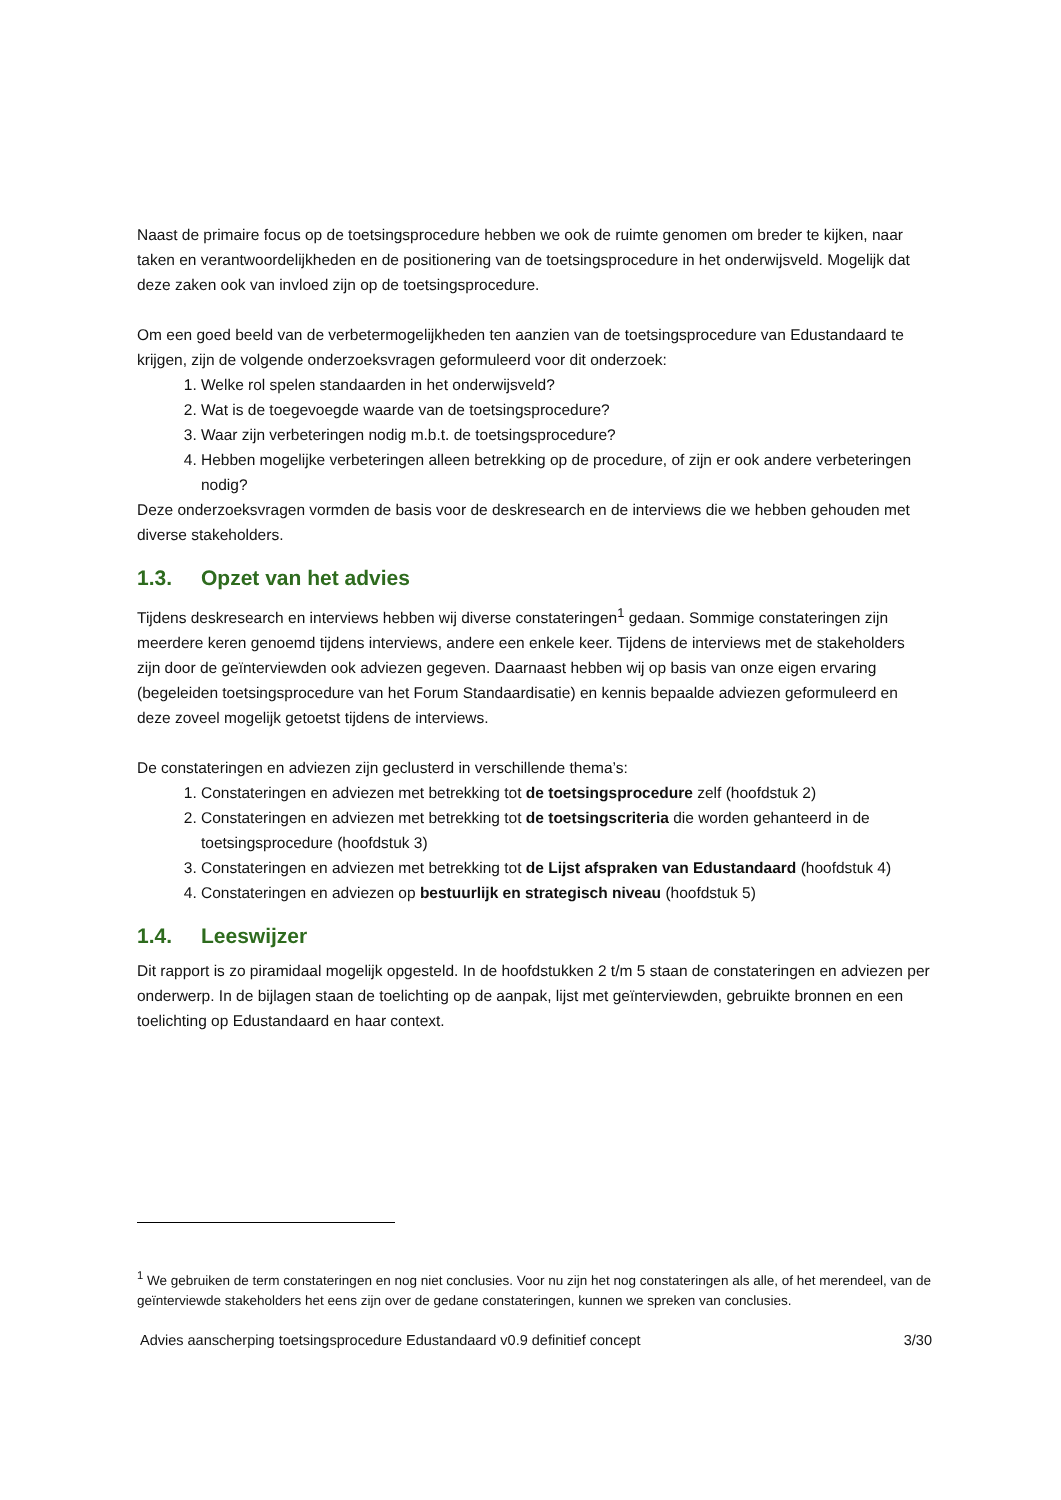Naast de primaire focus op de toetsingsprocedure hebben we ook de ruimte genomen om breder te kijken, naar taken en verantwoordelijkheden en de positionering van de toetsingsprocedure in het onderwijsveld. Mogelijk dat deze zaken ook van invloed zijn op de toetsingsprocedure.
Om een goed beeld van de verbetermogelijkheden ten aanzien van de toetsingsprocedure van Edustandaard te krijgen, zijn de volgende onderzoeksvragen geformuleerd voor dit onderzoek:
1. Welke rol spelen standaarden in het onderwijsveld?
2. Wat is de toegevoegde waarde van de toetsingsprocedure?
3. Waar zijn verbeteringen nodig m.b.t. de toetsingsprocedure?
4. Hebben mogelijke verbeteringen alleen betrekking op de procedure, of zijn er ook andere verbeteringen nodig?
Deze onderzoeksvragen vormden de basis voor de deskresearch en de interviews die we hebben gehouden met diverse stakeholders.
1.3. Opzet van het advies
Tijdens deskresearch en interviews hebben wij diverse constateringen<sup>1</sup> gedaan. Sommige constateringen zijn meerdere keren genoemd tijdens interviews, andere een enkele keer. Tijdens de interviews met de stakeholders zijn door de geïnterviewden ook adviezen gegeven. Daarnaast hebben wij op basis van onze eigen ervaring (begeleiden toetsingsprocedure van het Forum Standaardisatie) en kennis bepaalde adviezen geformuleerd en deze zoveel mogelijk getoetst tijdens de interviews.
De constateringen en adviezen zijn geclusterd in verschillende thema’s:
1. Constateringen en adviezen met betrekking tot de toetsingsprocedure zelf (hoofdstuk 2)
2. Constateringen en adviezen met betrekking tot de toetsingscriteria die worden gehanteerd in de toetsingsprocedure (hoofdstuk 3)
3. Constateringen en adviezen met betrekking tot de Lijst afspraken van Edustandaard (hoofdstuk 4)
4. Constateringen en adviezen op bestuurlijk en strategisch niveau (hoofdstuk 5)
1.4. Leeswijzer
Dit rapport is zo piramidaal mogelijk opgesteld. In de hoofdstukken 2 t/m 5 staan de constateringen en adviezen per onderwerp. In de bijlagen staan de toelichting op de aanpak, lijst met geïnterviewden, gebruikte bronnen en een toelichting op Edustandaard en haar context.
<sup>1</sup> We gebruiken de term constateringen en nog niet conclusies. Voor nu zijn het nog constateringen als alle, of het merendeel, van de geïnterviewde stakeholders het eens zijn over de gedane constateringen, kunnen we spreken van conclusies.
Advies aanscherping toetsingsprocedure Edustandaard v0.9 definitief concept 3/30